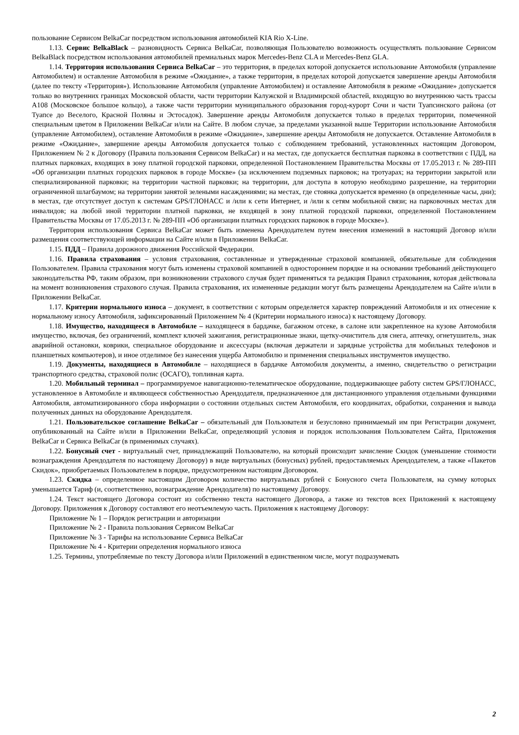пользование Сервисом BelkaCar посредством использования автомобилей KIA Rio X-Line.
1.13. Сервис BelkaBlack – разновидность Сервиса BelkaCar, позволяющая Пользователю возможность осуществлять пользование Сервисом BelkaBlack посредством использования автомобилей премиальных марок Mercedes-Benz CLA и Mercedes-Benz GLA.
1.14. Территория использования Сервиса BelkaCar – это территория, в пределах которой допускается использование Автомобиля (управление Автомобилем) и оставление Автомобиля в режиме «Ожидание», а также территория, в пределах которой допускается завершение аренды Автомобиля (далее по тексту «Территория»). Использование Автомобиля (управление Автомобилем) и оставление Автомобиля в режиме «Ожидание» допускается только во внутренних границах Московской области, части территории Калужской и Владимирской областей, входящую во внутреннюю часть трассы А108 (Московское большое кольцо), а также части территории муниципального образования город-курорт Сочи и части Туапсинского района (от Туапсе до Веселого, Красной Поляны и Эстосадок). Завершение аренды Автомобиля допускается только в пределах территории, помеченной специальным цветом в Приложении BelkaCar и/или на Сайте. В любом случае, за пределами указанной выше Территории использование Автомобиля (управление Автомобилем), оставление Автомобиля в режиме «Ожидание», завершение аренды Автомобиля не допускается. Оставление Автомобиля в режиме «Ожидание», завершение аренды Автомобиля допускается только с соблюдением требований, установленных настоящим Договором, Приложением № 2 к Договору (Правила пользования Сервисом BelkaCar) и на местах, где допускается бесплатная парковка в соответствии с ПДД, на платных парковках, входящих в зону платной городской парковки, определенной Постановлением Правительства Москвы от 17.05.2013 г. № 289-ПП «Об организации платных городских парковок в городе Москве» (за исключением подземных парковок; на тротуарах; на территории закрытой или специализированной парковки; на территории частной парковки; на территории, для доступа в которую необходимо разрешение, на территории ограниченной шлагбаумом; на территории занятой зелеными насаждениями; на местах, где стоянка допускается временно (в определенные часы, дни); в местах, где отсутствует доступ к системам GPS/ГЛОНАСС и /или к сети Интернет, и /или к сетям мобильной связи; на парковочных местах для инвалидов; на любой иной территории платной парковки, не входящей в зону платной городской парковки, определенной Постановлением Правительства Москвы от 17.05.2013 г. № 289-ПП «Об организации платных городских парковок в городе Москве»).
Территория использования Сервиса BelkaCar может быть изменена Арендодателем путем внесения изменений в настоящий Договор и/или размещения соответствующей информации на Сайте и/или в Приложении BelkaCar.
1.15. ПДД – Правила дорожного движения Российской Федерации.
1.16. Правила страхования – условия страхования, составленные и утвержденные страховой компанией, обязательные для соблюдения Пользователем. Правила страхования могут быть изменены страховой компанией в одностороннем порядке и на основании требований действующего законодательства РФ, таким образом, при возникновении страхового случая будет применяться та редакция Правил страхования, которая действовала на момент возникновения страхового случая. Правила страхования, их измененные редакции могут быть размещены Арендодателем на Сайте и/или в Приложении BelkaCar.
1.17. Критерии нормального износа – документ, в соответствии с которым определяется характер повреждений Автомобиля и их отнесение к нормальному износу Автомобиля, зафиксированный Приложением № 4 (Критерии нормального износа) к настоящему Договору.
1.18. Имущество, находящееся в Автомобиле – находящееся в бардачке, багажном отсеке, в салоне или закрепленное на кузове Автомобиля имущество, включая, без ограничений, комплект ключей зажигания, регистрационные знаки, щетку-очиститель для снега, аптечку, огнетушитель, знак аварийной остановки, коврики, специальное оборудование и аксессуары (включая держатели и зарядные устройства для мобильных телефонов и планшетных компьютеров), и иное отделимое без нанесения ущерба Автомобилю и применения специальных инструментов имущество.
1.19. Документы, находящиеся в Автомобиле – находящиеся в бардачке Автомобиля документы, а именно, свидетельство о регистрации транспортного средства, страховой полис (ОСАГО), топливная карта.
1.20. Мобильный терминал – программируемое навигационно-телематическое оборудование, поддерживающее работу систем GPS/ГЛОНАСС, установленное в Автомобиле и являющееся собственностью Арендодателя, предназначенное для дистанционного управления отдельными функциями Автомобиля, автоматизированного сбора информации о состоянии отдельных систем Автомобиля, его координатах, обработки, сохранения и вывода полученных данных на оборудование Арендодателя.
1.21. Пользовательское соглашение BelkaCar – обязательный для Пользователя и безусловно принимаемый им при Регистрации документ, опубликованный на Сайте и/или в Приложении BelkaCar, определяющий условия и порядок использования Пользователем Сайта, Приложения BelkaCar и Сервиса BelkaCar (в применимых случаях).
1.22. Бонусный счет - виртуальный счет, принадлежащий Пользователю, на который происходит зачисление Скидок (уменьшение стоимости вознаграждения Арендодателя по настоящему Договору) в виде виртуальных (бонусных) рублей, предоставляемых Арендодателем, а также «Пакетов Скидок», приобретаемых Пользователем в порядке, предусмотренном настоящим Договором.
1.23. Скидка – определенное настоящим Договором количество виртуальных рублей с Бонусного счета Пользователя, на сумму которых уменьшается Тариф (и, соответственно, вознаграждение Арендодателя) по настоящему Договору.
1.24. Текст настоящего Договора состоит из собственно текста настоящего Договора, а также из текстов всех Приложений к настоящему Договору. Приложения к Договору составляют его неотъемлемую часть. Приложения к настоящему Договору:
Приложение № 1 – Порядок регистрации и авторизации
Приложение № 2 - Правила пользования Сервисом BelkaCar
Приложение № 3 - Тарифы на использование Сервиса BelkaCar
Приложение № 4 - Критерии определения нормального износа
1.25. Термины, употребляемые по тексту Договора и/или Приложений в единственном числе, могут подразумевать
2